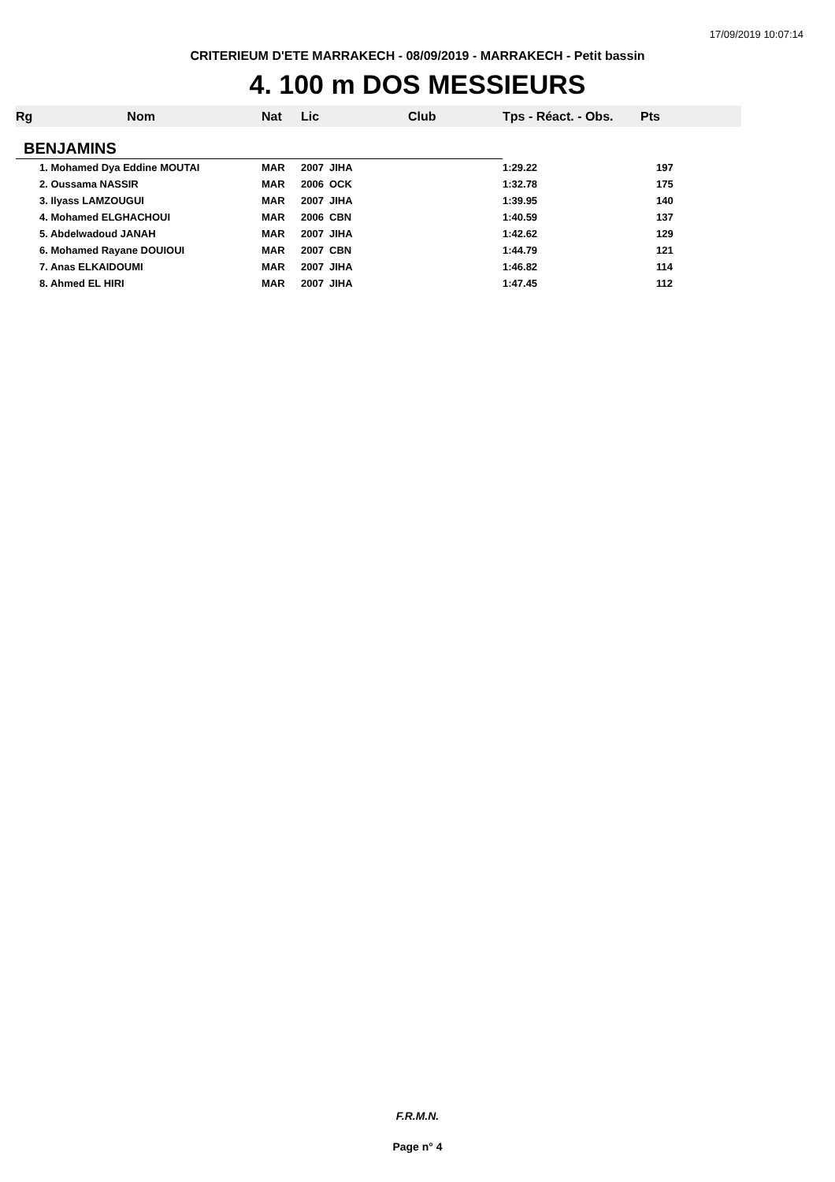17/09/2019 10:07:14
CRITERIEUM D'ETE MARRAKECH - 08/09/2019 - MARRAKECH - Petit bassin
4. 100 m DOS MESSIEURS
| Rg Nom | Nat | Lic | Club | Tps - Réact. - Obs. | Pts |
| --- | --- | --- | --- | --- | --- |
| BENJAMINS | | | | | |
| 1. Mohamed Dya Eddine MOUTAI | MAR | 2007 | JIHA | 1:29.22 | 197 |
| 2. Oussama NASSIR | MAR | 2006 | OCK | 1:32.78 | 175 |
| 3. Ilyass LAMZOUGUI | MAR | 2007 | JIHA | 1:39.95 | 140 |
| 4. Mohamed ELGHACHOUI | MAR | 2006 | CBN | 1:40.59 | 137 |
| 5. Abdelwadoud JANAH | MAR | 2007 | JIHA | 1:42.62 | 129 |
| 6. Mohamed Rayane DOUIOUI | MAR | 2007 | CBN | 1:44.79 | 121 |
| 7. Anas ELKAIDOUMI | MAR | 2007 | JIHA | 1:46.82 | 114 |
| 8. Ahmed EL HIRI | MAR | 2007 | JIHA | 1:47.45 | 112 |
F.R.M.N.
Page n° 4